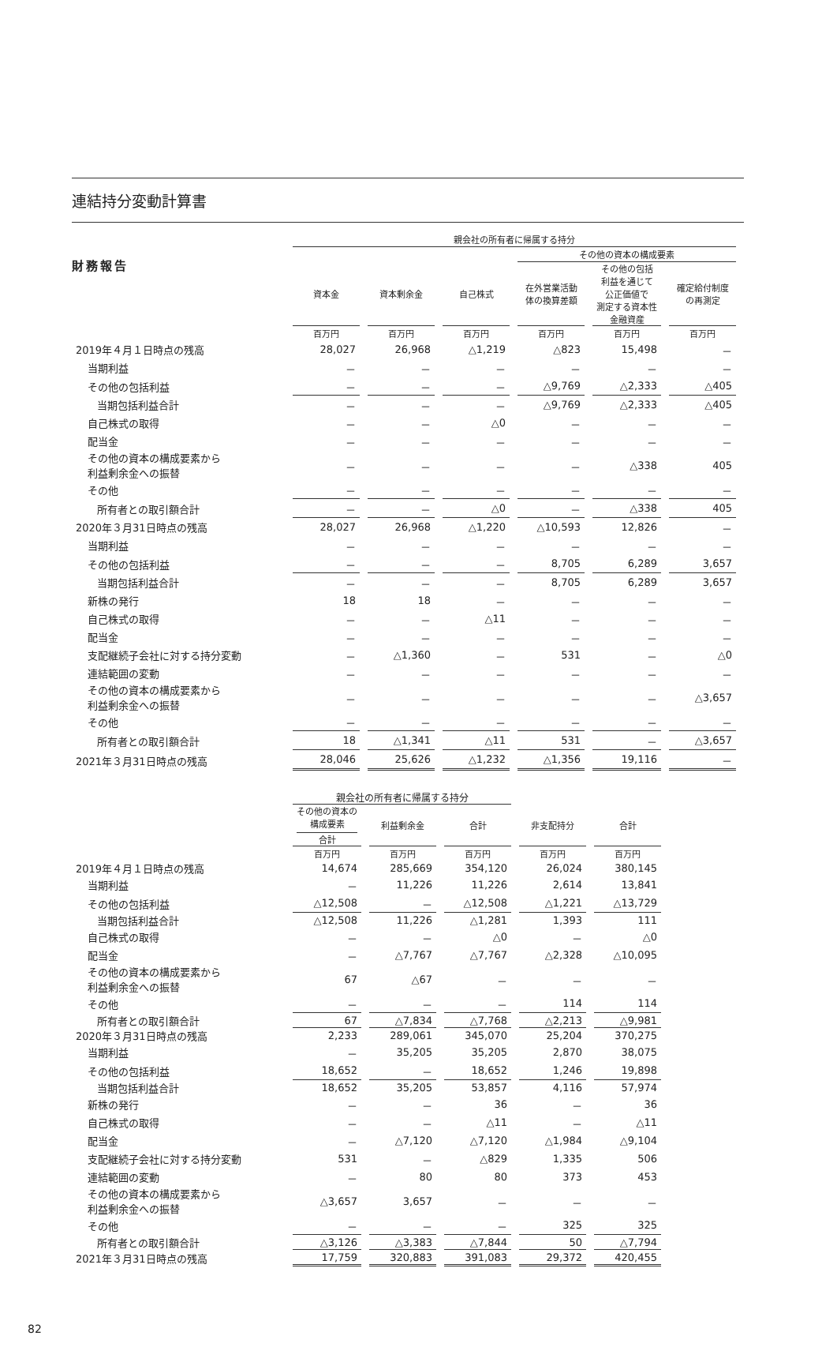財務報告
連結持分変動計算書
| | 親会社の所有者に帰属する持分 | | | | | |
| --- | --- | --- | --- | --- | --- | --- |
| | | | | その他の資本の構成要素 | | |
| | 資本金 | 資本剰余金 | 自己株式 | 在外営業活動 体の換算差額 | その他の包括 利益を通じて 公正価値で 測定する資本性 金融資産 | 確定給付制度 の再測定 |
| | 百万円 | 百万円 | 百万円 | 百万円 | 百万円 | 百万円 |
| 2019年４月１日時点の残高 | 28,027 | 26,968 | △1,219 | △823 | 15,498 | － |
| 当期利益 | － | － | － | － | － | － |
| その他の包括利益 | － | － | － | △9,769 | △2,333 | △405 |
| 当期包括利益合計 | － | － | － | △9,769 | △2,333 | △405 |
| 自己株式の取得 | － | － | △0 | － | － | － |
| 配当金 | － | － | － | － | － | － |
| その他の資本の構成要素から 利益剰余金への振替 | － | － | － | － | △338 | 405 |
| その他 | － | － | － | － | － | － |
| 所有者との取引額合計 | － | － | △0 | － | △338 | 405 |
| 2020年３月31日時点の残高 | 28,027 | 26,968 | △1,220 | △10,593 | 12,826 | － |
| 当期利益 | － | － | － | － | － | － |
| その他の包括利益 | － | － | － | 8,705 | 6,289 | 3,657 |
| 当期包括利益合計 | － | － | － | 8,705 | 6,289 | 3,657 |
| 新株の発行 | 18 | 18 | － | － | － | － |
| 自己株式の取得 | － | － | △11 | － | － | － |
| 配当金 | － | － | － | － | － | － |
| 支配継続子会社に対する持分変動 | － | △1,360 | － | 531 | － | △0 |
| 連結範囲の変動 | － | － | － | － | － | － |
| その他の資本の構成要素から 利益剰余金への振替 | － | － | － | － | － | △3,657 |
| その他 | － | － | － | － | － | － |
| 所有者との取引額合計 | 18 | △1,341 | △11 | 531 | － | △3,657 |
| 2021年３月31日時点の残高 | 28,046 | 25,626 | △1,232 | △1,356 | 19,116 | － |
| | 親会社の所有者に帰属する持分 | | | | |
| --- | --- | --- | --- | --- | --- |
| | その他の資本の 構成要素 合計 | 利益剰余金 | 合計 | 非支配持分 | 合計 |
| | 百万円 | 百万円 | 百万円 | 百万円 | 百万円 |
| 2019年４月１日時点の残高 | 14,674 | 285,669 | 354,120 | 26,024 | 380,145 |
| 当期利益 | － | 11,226 | 11,226 | 2,614 | 13,841 |
| その他の包括利益 | △12,508 | － | △12,508 | △1,221 | △13,729 |
| 当期包括利益合計 | △12,508 | 11,226 | △1,281 | 1,393 | 111 |
| 自己株式の取得 | － | － | △0 | － | △0 |
| 配当金 | － | △7,767 | △7,767 | △2,328 | △10,095 |
| その他の資本の構成要素から 利益剰余金への振替 | 67 | △67 | － | － | － |
| その他 | － | － | － | 114 | 114 |
| 所有者との取引額合計 | 67 | △7,834 | △7,768 | △2,213 | △9,981 |
| 2020年３月31日時点の残高 | 2,233 | 289,061 | 345,070 | 25,204 | 370,275 |
| 当期利益 | － | 35,205 | 35,205 | 2,870 | 38,075 |
| その他の包括利益 | 18,652 | － | 18,652 | 1,246 | 19,898 |
| 当期包括利益合計 | 18,652 | 35,205 | 53,857 | 4,116 | 57,974 |
| 新株の発行 | － | － | 36 | － | 36 |
| 自己株式の取得 | － | － | △11 | － | △11 |
| 配当金 | － | △7,120 | △7,120 | △1,984 | △9,104 |
| 支配継続子会社に対する持分変動 | 531 | － | △829 | 1,335 | 506 |
| 連結範囲の変動 | － | 80 | 80 | 373 | 453 |
| その他の資本の構成要素から 利益剰余金への振替 | △3,657 | 3,657 | － | － | － |
| その他 | － | － | － | 325 | 325 |
| 所有者との取引額合計 | △3,126 | △3,383 | △7,844 | 50 | △7,794 |
| 2021年３月31日時点の残高 | 17,759 | 320,883 | 391,083 | 29,372 | 420,455 |
82